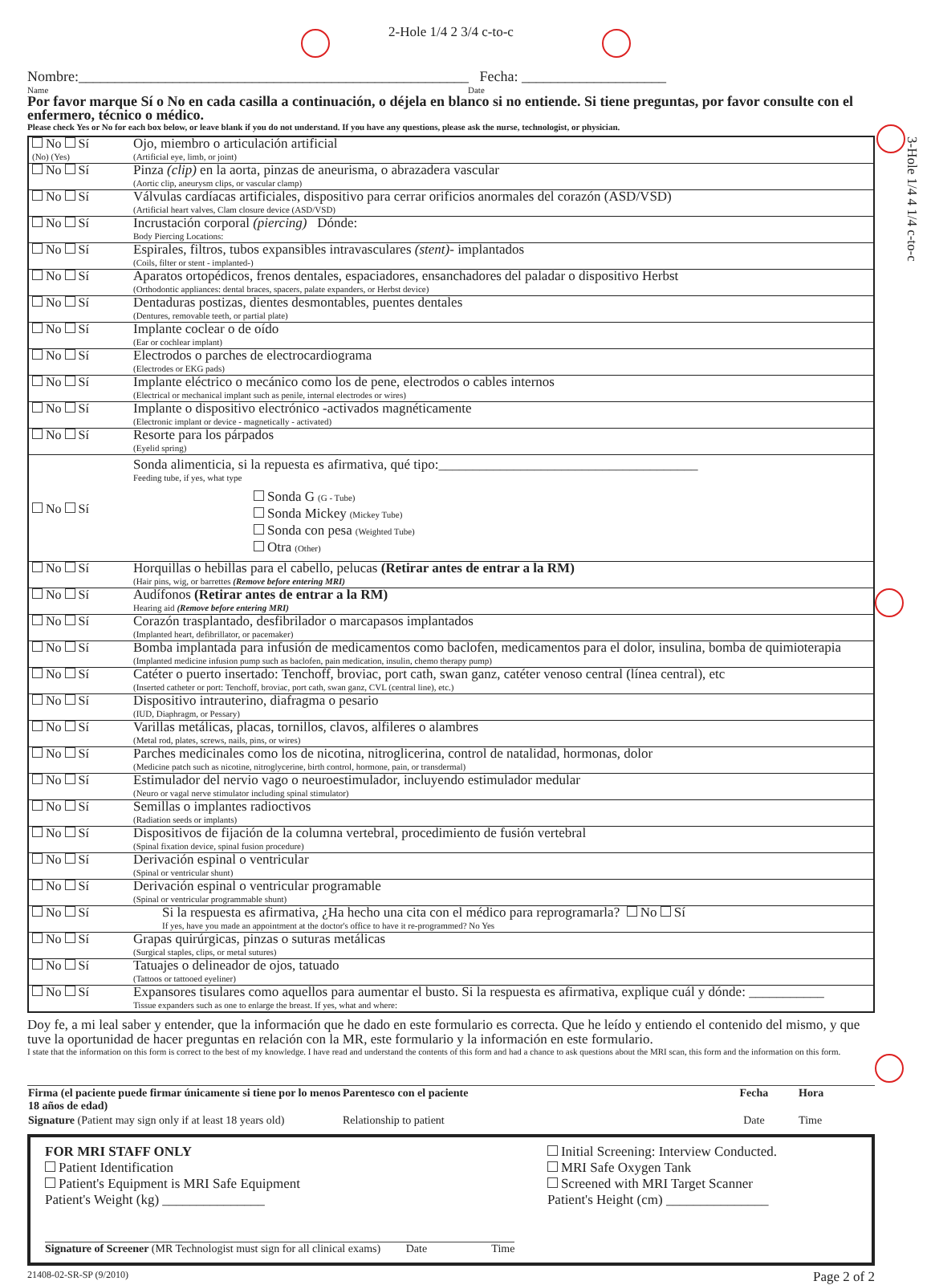3-Hole 1/4 4 1/4 c-to-c
2-Hole 1/4 2 3/4 c-to-c
Nombre:______________________________________________________ Fecha: ____________________
Name Date
Por favor marque Sí o No en cada casilla a continuación, o déjela en blanco si no entiende. Si tiene preguntas, por favor consulte con el enfermero, técnico o médico.
Please check Yes or No for each box below, or leave blank if you do not understand. If you have any questions, please ask the nurse, technologist, or physician.
| No Sí (No) (Yes) | Ojo, miembro o articulación artificial (Artificial eye, limb, or joint) |
| No Sí | Pinza (clip) en la aorta, pinzas de aneurisma, o abrazadera vascular (Aortic clip, aneurysm clips, or vascular clamp) |
| No Sí | Válvulas cardíacas artificiales, dispositivo para cerrar orificios anormales del corazón (ASD/VSD) (Artificial heart valves, Clam closure device (ASD/VSD) |
| No Sí | Incrustación corporal (piercing) Dónde: Body Piercing Locations: |
| No Sí | Espirales, filtros, tubos expansibles intravasculares (stent) - implantados (Coils, filter or stent - implanted-) |
| No Sí | Aparatos ortopédicos, frenos dentales, espaciadores, ensanchadores del paladar o dispositivo Herbst (Orthodontic appliances: dental braces, spacers, palate expanders, or Herbst device) |
| No Sí | Dentaduras postizas, dientes desmontables, puentes dentales (Dentures, removable teeth, or partial plate) |
| No Sí | Implante coclear o de oído (Ear or cochlear implant) |
| No Sí | Electrodos o parches de electrocardiograma (Electrodes or EKG pads) |
| No Sí | Implante eléctrico o mecánico como los de pene, electrodos o cables internos (Electrical or mechanical implant such as penile, internal electrodes or wires) |
| No Sí | Implante o dispositivo electrónico -activados magnéticamente (Electronic implant or device - magnetically - activated) |
| No Sí | Resorte para los párpados (Eyelid spring) |
| No Sí | Sonda alimenticia, si la repuesta es afirmativa, qué tipo:______________________________________ Feeding tube, if yes, what type Sonda G (G - Tube) Sonda Mickey (Mickey Tube) Sonda con pesa (Weighted Tube) Otra (Other) |
| No Sí | Horquillas o hebillas para el cabello, pelucas (Retirar antes de entrar a la RM) (Hair pins, wig, or barrettes (Remove before entering MRI) |
| No Sí | Audífonos (Retirar antes de entrar a la RM) Hearing aid (Remove before entering MRI) |
| No Sí | Corazón trasplantado, desfibrilador o marcapasos implantados (Implanted heart, defibrillator, or pacemaker) |
| No Sí | Bomba implantada para infusión de medicamentos como baclofen, medicamentos para el dolor, insulina, bomba de quimioterapia (Implanted medicine infusion pump such as baclofen, pain medication, insulin, chemo therapy pump) |
| No Sí | Catéter o puerto insertado: Tenchoff, broviac, port cath, swan ganz, catéter venoso central (línea central), etc (Inserted catheter or port: Tenchoff, broviac, port cath, swan ganz, CVL (central line), etc.) |
| No Sí | Dispositivo intrauterino, diafragma o pesario (IUD, Diaphragm, or Pessary) |
| No Sí | Varillas metálicas, placas, tornillos, clavos, alfileres o alambres (Metal rod, plates, screws, nails, pins, or wires) |
| No Sí | Parches medicinales como los de nicotina, nitroglicerina, control de natalidad, hormonas, dolor (Medicine patch such as nicotine, nitroglycerine, birth control, hormone, pain, or transdermal) |
| No Sí | Estimulador del nervio vago o neuroestimulador, incluyendo estimulador medular (Neuro or vagal nerve stimulator including spinal stimulator) |
| No Sí | Semillas o implantes radioctivos (Radiation seeds or implants) |
| No Sí | Dispositivos de fijación de la columna vertebral, procedimiento de fusión vertebral (Spinal fixation device, spinal fusion procedure) |
| No Sí | Derivación espinal o ventricular (Spinal or ventricular shunt) |
| No Sí | Derivación espinal o ventricular programable (Spinal or ventricular programmable shunt) |
| No Sí | Si la respuesta es afirmativa, ¿Ha hecho una cita con el médico para reprogramarla? No Sí If yes, have you made an appointment at the doctor's office to have it re-programmed? No Yes |
| No Sí | Grapas quirúrgicas, pinzas o suturas metálicas (Surgical staples, clips, or metal sutures) |
| No Sí | Tatuajes o delineador de ojos, tatuado (Tattoos or tattooed eyeliner) |
| No Sí | Expansores tisulares como aquellos para aumentar el busto. Si la respuesta es afirmativa, explique cuál y dónde: ___________ Tissue expanders such as one to enlarge the breast. If yes, what and where: |
Doy fe, a mi leal saber y entender, que la información que he dado en este formulario es correcta. Que he leído y entiendo el contenido del mismo, y que tuve la oportunidad de hacer preguntas en relación con la MR, este formulario y la información en este formulario.
I state that the information on this form is correct to the best of my knowledge. I have read and understand the contents of this form and had a chance to ask questions about the MRI scan, this form and the information on this form.
| Firma (el paciente puede firmar únicamente si tiene por lo menos 18 años de edad) | Parentesco con el paciente | Fecha | Hora |
| Signature (Patient may sign only if at least 18 years old) | Relationship to patient | Date | Time |
FOR MRI STAFF ONLY
Patient Identification
Patient's Equipment is MRI Safe Equipment
Patient's Weight (kg) _______________
Signature of Screener (MR Technologist must sign for all clinical exams) Date Time
Initial Screening: Interview Conducted.
MRI Safe Oxygen Tank
Screened with MRI Target Scanner
Patient's Height (cm) _______________
21408-02-SR-SP (9/2010) Page 2 of 2